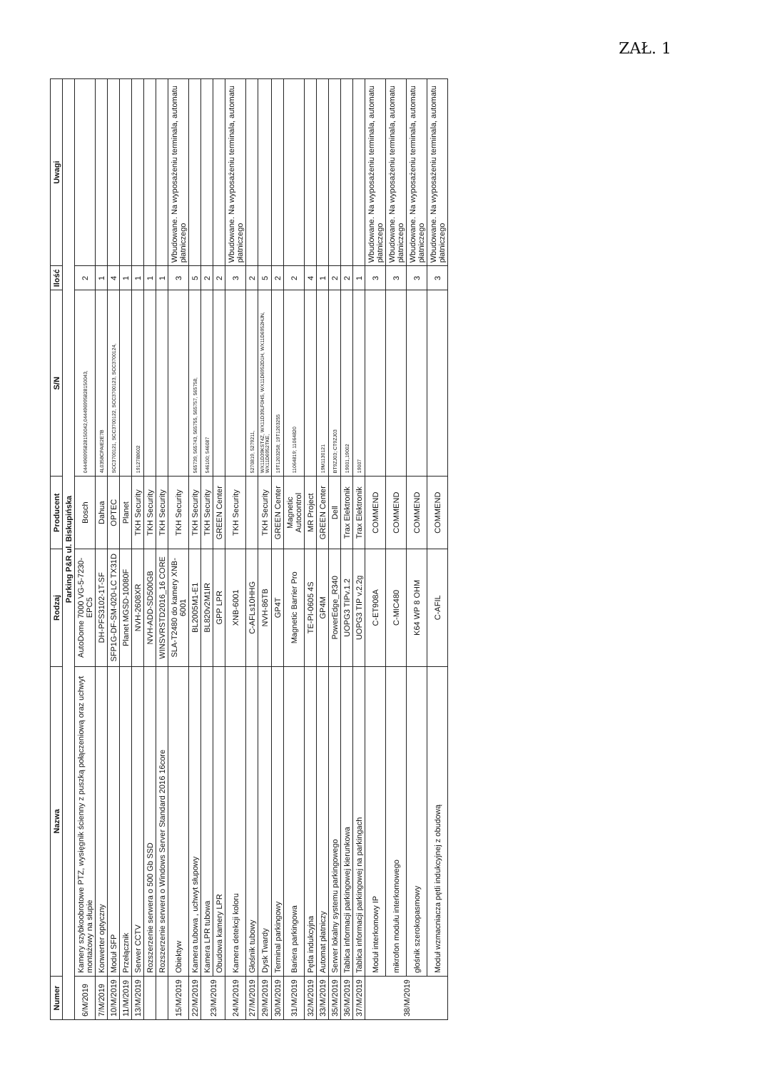ZAŁ. 1
| Numer | Nazwa | Rodzaj | Producent | S/N | Ilość | Uwagi |
| --- | --- | --- | --- | --- | --- | --- |
| Parking P&R ul. Biskupińska | | | | | | |
| 6/M/2019 | Kamery szybkoobrotowe PTZ, wysięgnik ścienny z puszką połączeniową oraz uchwyt montażowy na słupie | AutoDome 7000 VG-5-7230-EPC5 | Bosch | 044496995828150042,044496995828150043, | 2 | |
| 7/M/2019 | Konwerter optyczny | DH-PFS3102-1T-SF | Dahua | 4L0358CPAIE2E7B | 1 | |
| 10/M/2019 | Moduł SFP | SFP1G-DF-SM-020-LC TX31D | OPTEC | SCC3700121, SCC3700122, SCC3700123, SCC3700124, | 4 | |
| 11/M/2019 | Przełącznik | Planet MGSD-10080F | Planet | | 1 | |
| 13/M/2019 | Serwer CCTV | NVH-2608XR | TKH Security | 1912788602 | 1 | |
| | Rozszerzenie serwera o 500 Gb SSD | NVH-ADD-SD500GB | TKH Security | | 1 | |
| | Rozszerzenie serwera o Windows Server Standard 2016 16core | WINSVRSTD2016_16 CORE | TKH Security | | 1 | |
| 15/M/2019 | Obiektyw | SLA-T2480 do kamery XNB-6001 | TKH Security | | 3 | Wbudowane. Na wyposażeniu terminala, automatu płatniczego |
| 22/M/2019 | Kamera tubowa , uchwyt słupowy | BL2005M1-E1 | TKH Security | 565739, 565743, 565755, 565757, 565758, | 5 | |
| 23/M/2019 | Kamera LPR tubowa | BL820v2M1IR | TKH Security | 546100; 546087 | 2 | |
| | Obudowa kamery LPR | GPP LPR | GREEN Center | | 2 | |
| 24/M/2019 | Kamera detekcji koloru | XNB-6001 | TKH Security | | 3 | Wbudowane. Na wyposażeniu terminala, automatu płatniczego |
| 27/M/2019 | Głośnik tubowy | C-AFLs10HHG | | 5270819, 5279211, | 2 | |
| 29/M/2019 | Dysk Twardy | NVH-86TB | TKH Security | WX11D39KST4Z, WX11D39LF0HS, WX11D6952D1H, WX11D6952HJN, WX11D6952TKE, | 5 | |
| 30/M/2019 | Terminal parkingowy | GP4T | GREEN Center | 19T1203258; 19T1203255 | 2 | |
| 31/M/2019 | Bariera parkingowa | Magnetic Barrier Pro | Magnetic Autocontrol | 11064819; 11064820 | 2 | |
| 32/M/2019 | Pętla indukcyjna | TE-PI-0605 4S | MR Project | | 4 | |
| 33/M/2019 | Automat płatniczy | GP4M | GREEN Center | 19M1130121 | 1 | |
| 35/M/2019 | Serwer lokalny systemu parkingowego | PowerEdge_R340 | Dell | BT9ZJ03; CT9ZJ03 | 2 | |
| 36/M/2019 | Tablica informacji parkingowej kierunkowa | UOPG3 TIPv.1.2 | Trax Elektronik | 19001,19002 | 2 | |
| 37/M/2019 | Tablica informacji parkingowej na parkingach | UOPG3 TIP v.2.2g | Trax Elektronik | 19007 | 1 | |
| 38/M/2019 | Moduł interkomowy IP | C-ET908A | COMMEND | | 3 | Wbudowane. Na wyposażeniu terminala, automatu płatniczego |
| | mikrofon modułu interkomowego | C-MIC480 | COMMEND | | 3 | Wbudowane. Na wyposażeniu terminala, automatu płatniczego |
| | głośnik szerokopasmowy | K64 WP 8 OHM | COMMEND | | 3 | Wbudowane. Na wyposażeniu terminala, automatu płatniczego |
| | Moduł wzmacniacza pętli indukcyjnej z obudową | C-AFIL | COMMEND | | 3 | Wbudowane. Na wyposażeniu terminala, automatu płatniczego |